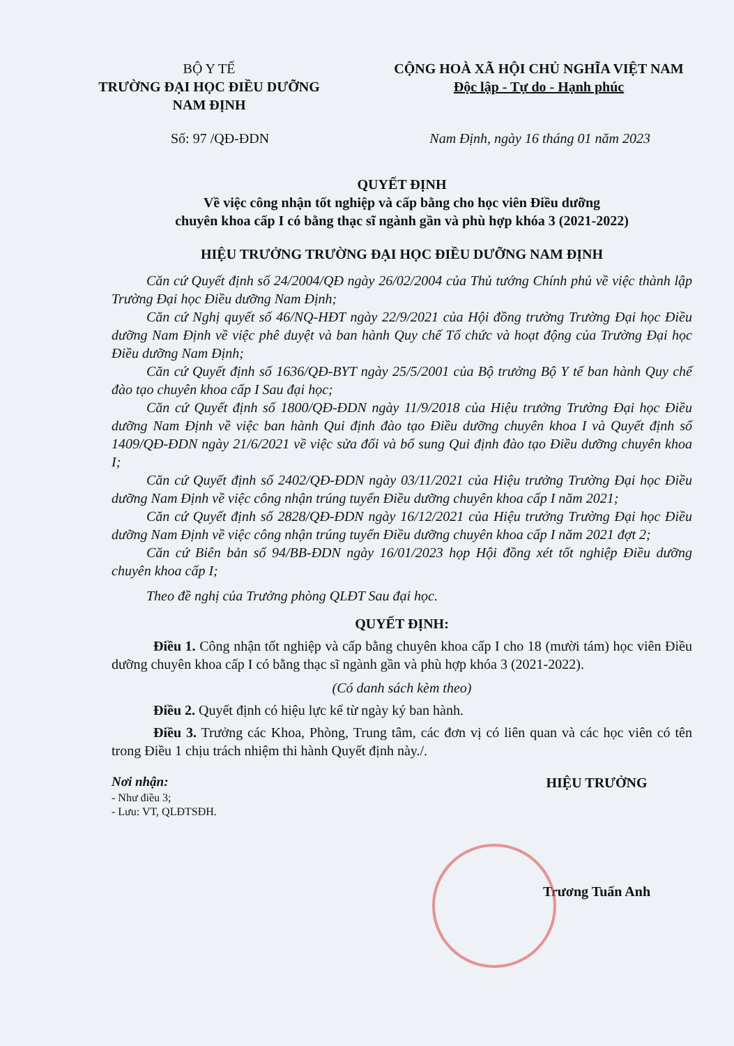BỘ Y TẾ
TRƯỜNG ĐẠI HỌC ĐIỀU DƯỠNG NAM ĐỊNH
CỘNG HOÀ XÃ HỘI CHỦ NGHĨA VIỆT NAM
Độc lập - Tự do - Hạnh phúc
Số: 97 /QĐ-ĐDN Nam Định, ngày 16 tháng 01 năm 2023
QUYẾT ĐỊNH
Về việc công nhận tốt nghiệp và cấp bằng cho học viên Điều dưỡng
chuyên khoa cấp I có bằng thạc sĩ ngành gần và phù hợp khóa 3 (2021-2022)
HIỆU TRƯỞNG TRƯỜNG ĐẠI HỌC ĐIỀU DƯỠNG NAM ĐỊNH
Căn cứ Quyết định số 24/2004/QĐ ngày 26/02/2004 của Thủ tướng Chính phủ về việc thành lập Trường Đại học Điều dưỡng Nam Định;
Căn cứ Nghị quyết số 46/NQ-HĐT ngày 22/9/2021 của Hội đồng trường Trường Đại học Điều dưỡng Nam Định về việc phê duyệt và ban hành Quy chế Tổ chức và hoạt động của Trường Đại học Điều dưỡng Nam Định;
Căn cứ Quyết định số 1636/QĐ-BYT ngày 25/5/2001 của Bộ trưởng Bộ Y tế ban hành Quy chế đào tạo chuyên khoa cấp I Sau đại học;
Căn cứ Quyết định số 1800/QĐ-ĐDN ngày 11/9/2018 của Hiệu trưởng Trường Đại học Điều dưỡng Nam Định về việc ban hành Qui định đào tạo Điều dưỡng chuyên khoa I và Quyết định số 1409/QĐ-ĐDN ngày 21/6/2021 về việc sửa đổi và bổ sung Qui định đào tạo Điều dưỡng chuyên khoa I;
Căn cứ Quyết định số 2402/QĐ-ĐDN ngày 03/11/2021 của Hiệu trưởng Trường Đại học Điều dưỡng Nam Định về việc công nhận trúng tuyển Điều dưỡng chuyên khoa cấp I năm 2021;
Căn cứ Quyết định số 2828/QĐ-ĐDN ngày 16/12/2021 của Hiệu trưởng Trường Đại học Điều dưỡng Nam Định về việc công nhận trúng tuyển Điều dưỡng chuyên khoa cấp I năm 2021 đợt 2;
Căn cứ Biên bản số 94/BB-ĐDN ngày 16/01/2023 họp Hội đồng xét tốt nghiệp Điều dưỡng chuyên khoa cấp I;
Theo đề nghị của Trưởng phòng QLĐT Sau đại học.
QUYẾT ĐỊNH:
Điều 1. Công nhận tốt nghiệp và cấp bằng chuyên khoa cấp I cho 18 (mười tám) học viên Điều dưỡng chuyên khoa cấp I có bằng thạc sĩ ngành gần và phù hợp khóa 3 (2021-2022).
(Có danh sách kèm theo)
Điều 2. Quyết định có hiệu lực kể từ ngày ký ban hành.
Điều 3. Trưởng các Khoa, Phòng, Trung tâm, các đơn vị có liên quan và các học viên có tên trong Điều 1 chịu trách nhiệm thi hành Quyết định này./.
Nơi nhận:
- Như điều 3;
- Lưu: VT, QLĐTSĐH.
HIỆU TRƯỞNG
Trương Tuấn Anh